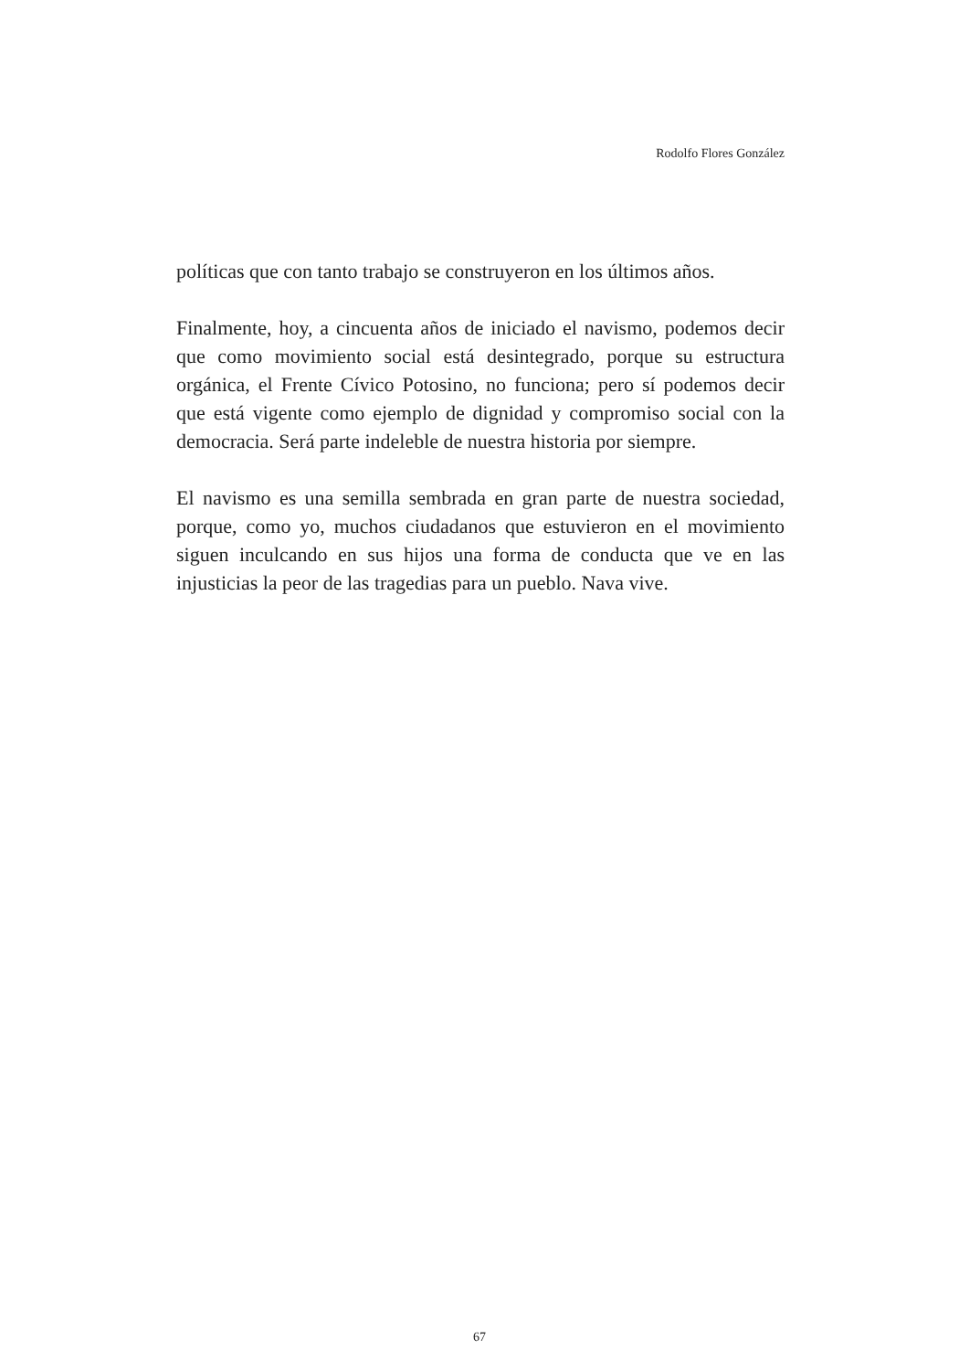Rodolfo Flores González
políticas que con tanto trabajo se construyeron en los últimos años.
Finalmente, hoy, a cincuenta años de iniciado el navismo, podemos decir que como movimiento social está desintegrado, porque su estructura orgánica, el Frente Cívico Potosino, no funciona; pero sí podemos decir que está vigente como ejemplo de dignidad y compromiso social con la democracia. Será parte indeleble de nuestra historia por siempre.
El navismo es una semilla sembrada en gran parte de nuestra sociedad, porque, como yo, muchos ciudadanos que estuvieron en el movimiento siguen inculcando en sus hijos una forma de conducta que ve en las injusticias la peor de las tragedias para un pueblo. Nava vive.
67